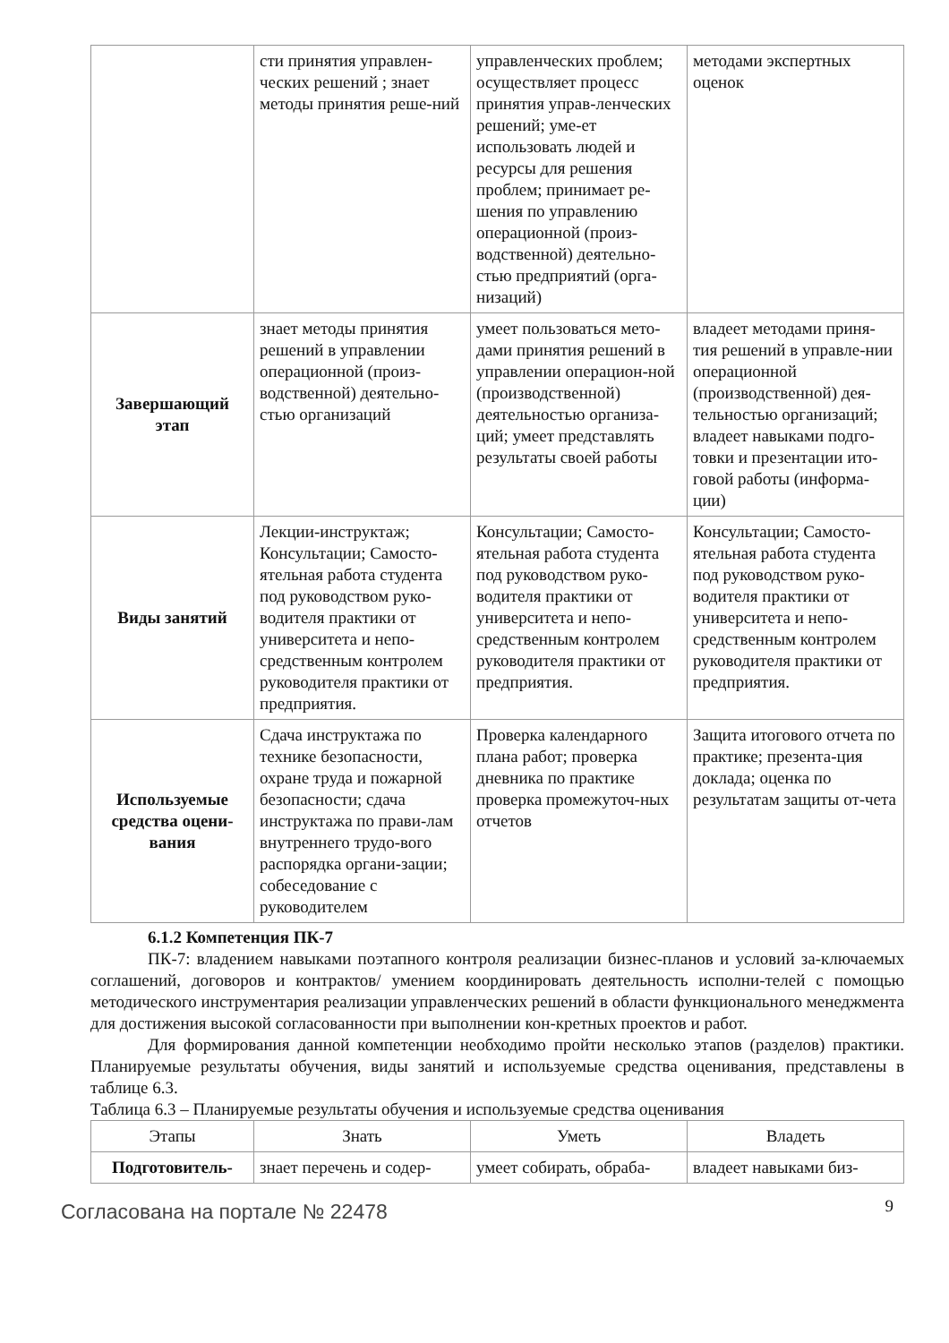| | сти принятия управлен-ческих решений ; знает методы принятия реше-ний | управленческих проблем; осуществляет процесс принятия управ-ленческих решений; уме-ет использовать людей и ресурсы для решения проблем; принимает ре-шения по управлению операционной (произ-водственной) деятельно-стью предприятий (орга-низаций) | методами экспертных оценок |
| Завершающий этап | знает методы принятия решений в управлении операционной (произ-водственной) деятельно-стью организаций | умеет пользоваться мето-дами принятия решений в управлении операцион-ной (производственной) деятельностью организа-ций; умеет представлять результаты своей работы | владеет методами приня-тия решений в управле-нии операционной (производственной) дея-тельностью организаций; владеет навыками подго-товки и презентации ито-говой работы (информа-ции) |
| Виды занятий | Лекции-инструктаж; Консультации; Самосто-ятельная работа студента под руководством руко-водителя практики от университета и непо-средственным контролем руководителя практики от предприятия. | Консультации; Самосто-ятельная работа студента под руководством руко-водителя практики от университета и непо-средственным контролем руководителя практики от предприятия. | Консультации; Самосто-ятельная работа студента под руководством руко-водителя практики от университета и непо-средственным контролем руководителя практики от предприятия. |
| Используемые средства оцени-вания | Сдача инструктажа по технике безопасности, охране труда и пожарной безопасности; сдача инструктажа по прави-лам внутреннего трудо-вого распорядка органи-зации; собеседование с руководителем | Проверка календарного плана работ; проверка дневника по практике проверка промежуточ-ных отчетов | Защита итогового отчета по практике; презента-ция доклада; оценка по результатам защиты от-чета |
6.1.2 Компетенция ПК-7
ПК-7: владением навыками поэтапного контроля реализации бизнес-планов и условий за-ключаемых соглашений, договоров и контрактов/ умением координировать деятельность исполни-телей с помощью методического инструментария реализации управленческих решений в области функционального менеджмента для достижения высокой согласованности при выполнении кон-кретных проектов и работ.
Для формирования данной компетенции необходимо пройти несколько этапов (разделов) практики. Планируемые результаты обучения, виды занятий и используемые средства оценивания, представлены в таблице 6.3.
Таблица 6.3 – Планируемые результаты обучения и используемые средства оценивания
| Этапы | Знать | Уметь | Владеть |
| --- | --- | --- | --- |
| Подготовитель- | знает перечень и содер- | умеет собирать, обраба- | владеет навыками биз- |
Согласована на портале № 22478 9